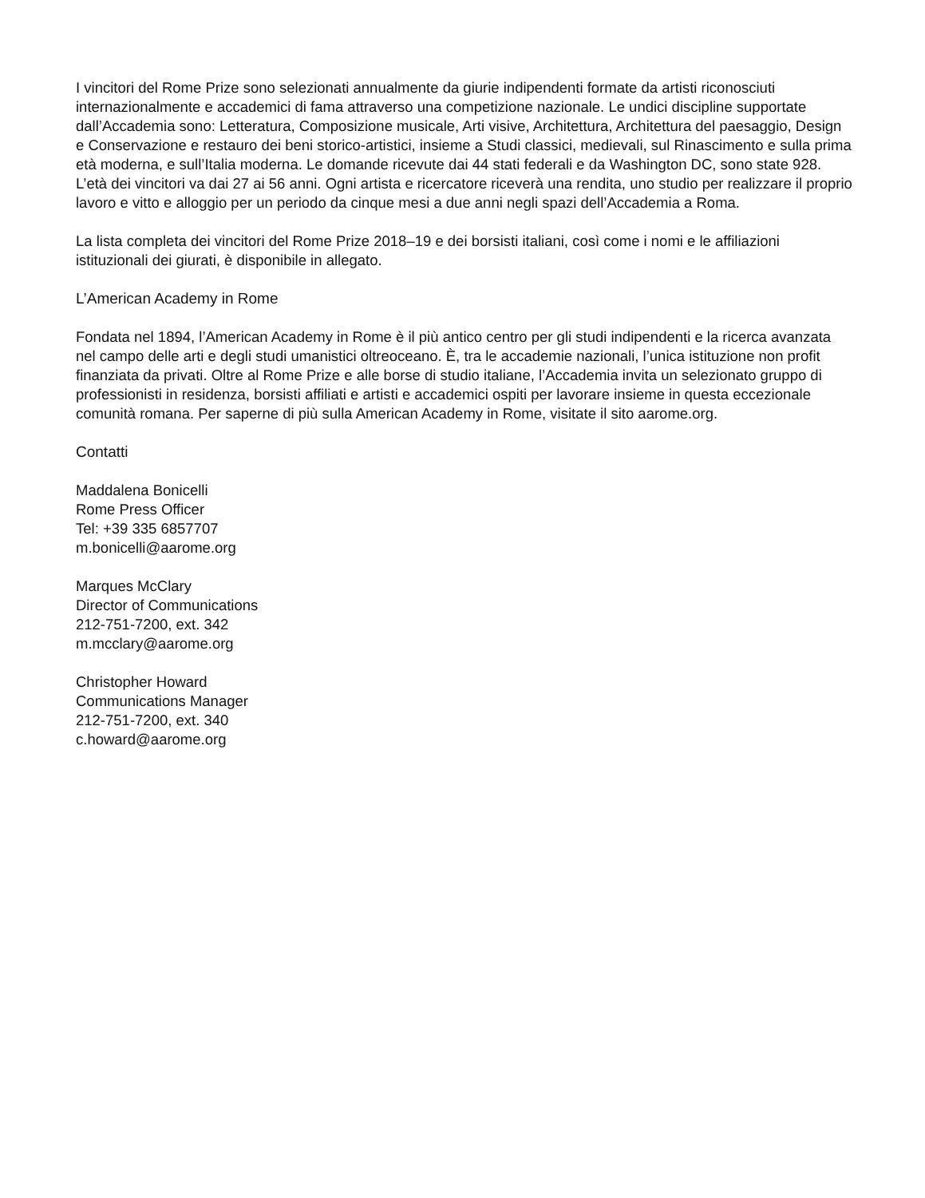I vincitori del Rome Prize sono selezionati annualmente da giurie indipendenti formate da artisti riconosciuti internazionalmente e accademici di fama attraverso una competizione nazionale. Le undici discipline supportate dall’Accademia sono: Letteratura, Composizione musicale, Arti visive, Architettura, Architettura del paesaggio, Design e Conservazione e restauro dei beni storico-artistici, insieme a Studi classici, medievali, sul Rinascimento e sulla prima età moderna, e sull’Italia moderna. Le domande ricevute dai 44 stati federali e da Washington DC, sono state 928. L’età dei vincitori va dai 27 ai 56 anni. Ogni artista e ricercatore riceverà una rendita, uno studio per realizzare il proprio lavoro e vitto e alloggio per un periodo da cinque mesi a due anni negli spazi dell’Accademia a Roma.
La lista completa dei vincitori del Rome Prize 2018–19 e dei borsisti italiani, così come i nomi e le affiliazioni istituzionali dei giurati, è disponibile in allegato.
L’American Academy in Rome
Fondata nel 1894, l’American Academy in Rome è il più antico centro per gli studi indipendenti e la ricerca avanzata nel campo delle arti e degli studi umanistici oltreoceano. È, tra le accademie nazionali, l’unica istituzione non profit finanziata da privati. Oltre al Rome Prize e alle borse di studio italiane, l’Accademia invita un selezionato gruppo di professionisti in residenza, borsisti affiliati e artisti e accademici ospiti per lavorare insieme in questa eccezionale comunità romana. Per saperne di più sulla American Academy in Rome, visitate il sito aarome.org.
Contatti
Maddalena Bonicelli
Rome Press Officer
Tel: +39 335 6857707
m.bonicelli@aarome.org
Marques McClary
Director of Communications
212-751-7200, ext. 342
m.mcclary@aarome.org
Christopher Howard
Communications Manager
212-751-7200, ext. 340
c.howard@aarome.org